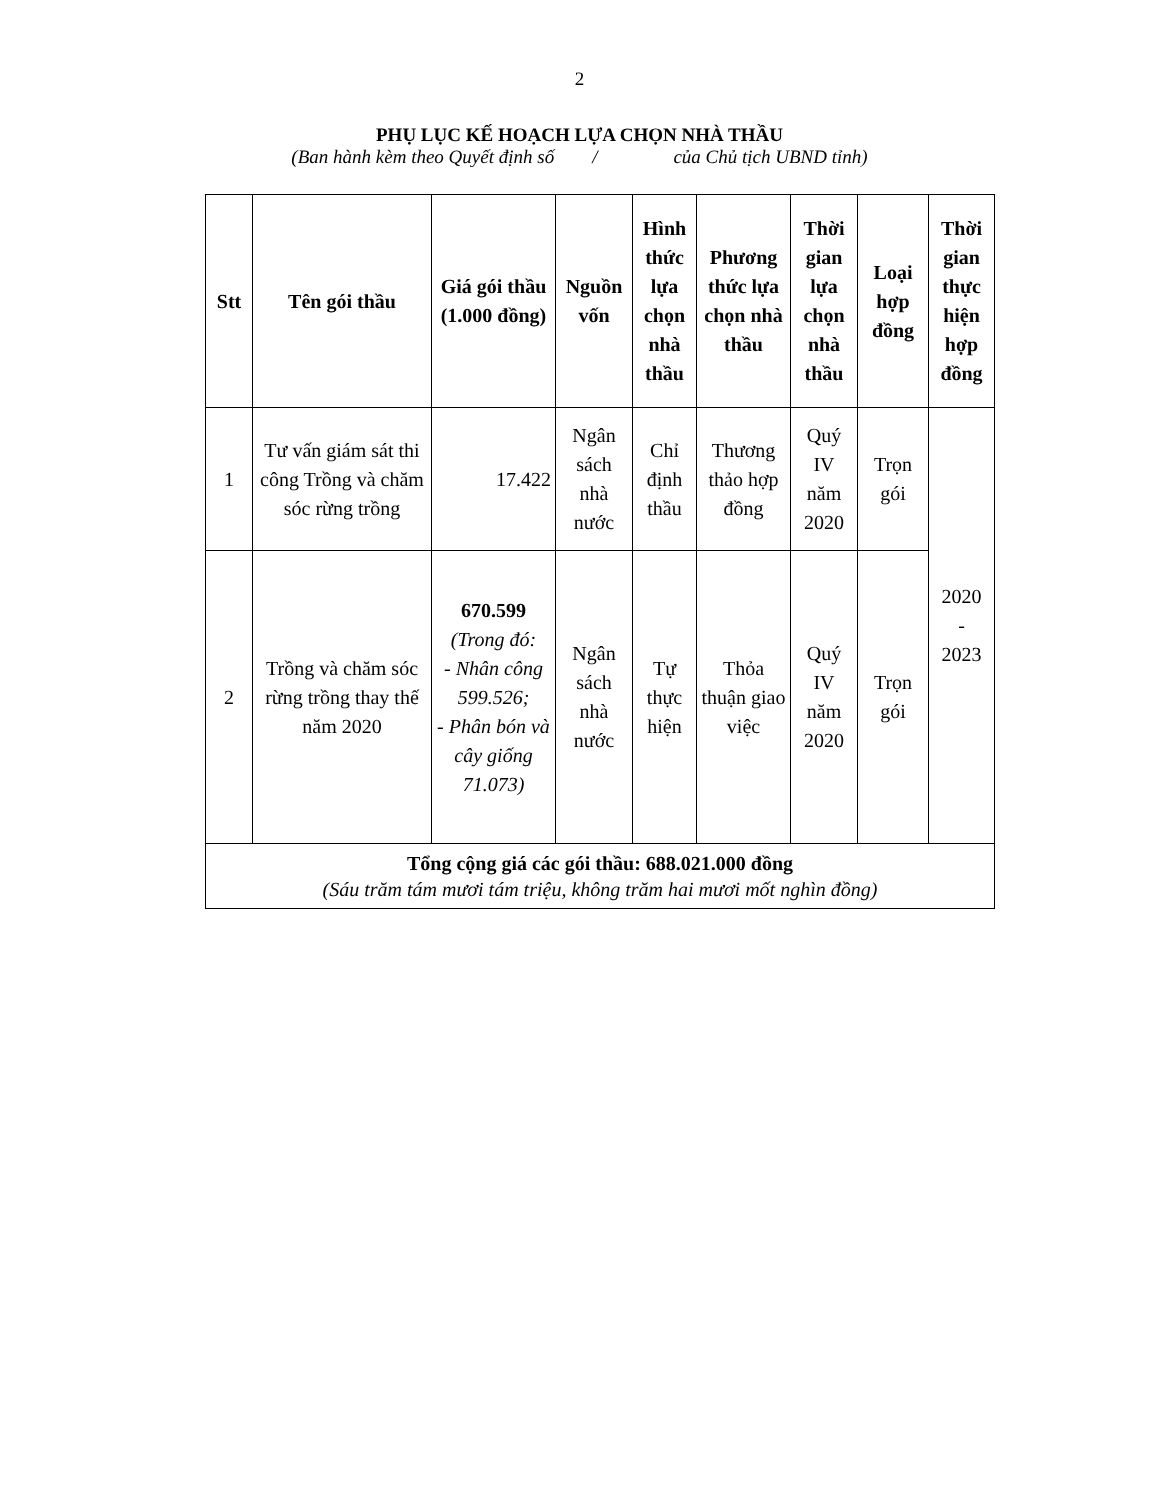2
PHỤ LỤC KẾ HOẠCH LỰA CHỌN NHÀ THẦU
(Ban hành kèm theo Quyết định số / của Chủ tịch UBND tỉnh)
| Stt | Tên gói thầu | Giá gói thầu (1.000 đồng) | Nguồn vốn | Hình thức lựa chọn nhà thầu | Phương thức lựa chọn nhà thầu | Thời gian lựa chọn nhà thầu | Loại hợp đồng | Thời gian thực hiện hợp đồng |
| --- | --- | --- | --- | --- | --- | --- | --- | --- |
| 1 | Tư vấn giám sát thi công Trồng và chăm sóc rừng trồng | 17.422 | Ngân sách nhà nước | Chỉ định thầu | Thương thảo hợp đồng | Quý IV năm 2020 | Trọn gói | 2020 - 2023 |
| 2 | Trồng và chăm sóc rừng trồng thay thế năm 2020 | 670.599 (Trong đó: - Nhân công 599.526; - Phân bón và cây giống 71.073) | Ngân sách nhà nước | Tự thực hiện | Thỏa thuận giao việc | Quý IV năm 2020 | Trọn gói | |
| Tổng cộng giá các gói thầu: 688.021.000 đồng (Sáu trăm tám mươi tám triệu, không trăm hai mươi mốt nghìn đồng) | | | | | | | | |